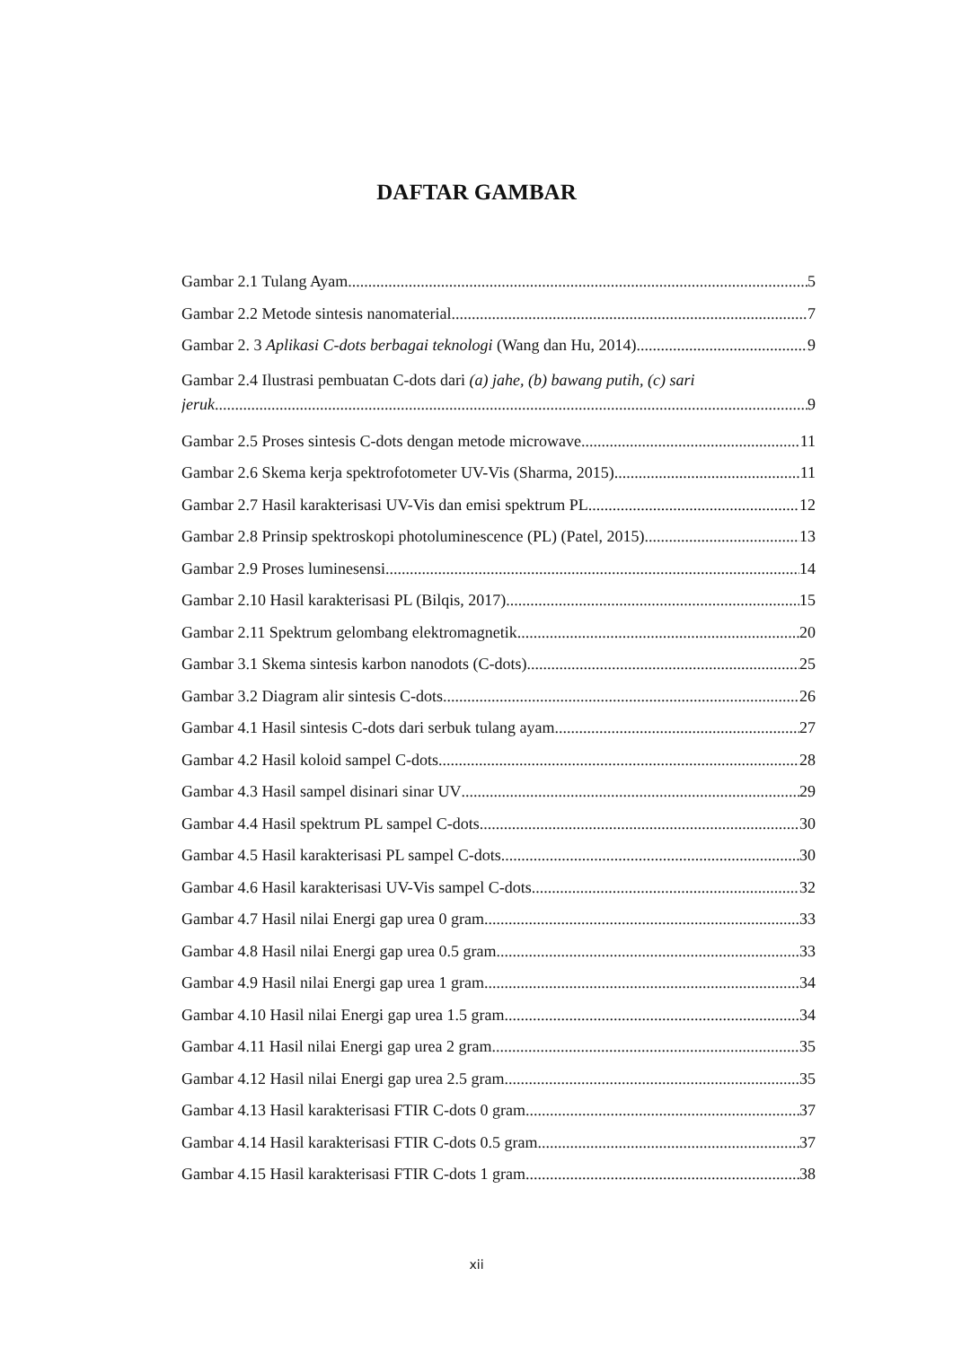DAFTAR GAMBAR
Gambar 2.1 Tulang Ayam 5
Gambar 2.2 Metode sintesis nanomaterial 7
Gambar 2. 3 Aplikasi C-dots berbagai teknologi (Wang dan Hu, 2014) 9
Gambar 2.4 Ilustrasi pembuatan C-dots dari (a) jahe, (b) bawang putih, (c) sari
jeruk 9
Gambar 2.5 Proses sintesis C-dots dengan metode microwave 11
Gambar 2.6 Skema kerja spektrofotometer UV-Vis (Sharma, 2015) 11
Gambar 2.7 Hasil karakterisasi UV-Vis dan emisi spektrum PL 12
Gambar 2.8 Prinsip spektroskopi photoluminescence (PL) (Patel, 2015) 13
Gambar 2.9 Proses luminesensi 14
Gambar 2.10 Hasil karakterisasi PL (Bilqis, 2017). 15
Gambar 2.11 Spektrum gelombang elektromagnetik 20
Gambar 3.1 Skema sintesis karbon nanodots (C-dots) 25
Gambar 3.2 Diagram alir sintesis C-dots 26
Gambar 4.1 Hasil sintesis C-dots dari serbuk tulang ayam 27
Gambar 4.2 Hasil koloid sampel C-dots 28
Gambar 4.3 Hasil sampel disinari sinar UV 29
Gambar 4.4 Hasil spektrum PL sampel C-dots 30
Gambar 4.5 Hasil karakterisasi PL sampel C-dots 30
Gambar 4.6 Hasil karakterisasi UV-Vis sampel C-dots 32
Gambar 4.7 Hasil nilai Energi gap urea 0 gram 33
Gambar 4.8 Hasil nilai Energi gap urea 0.5 gram 33
Gambar 4.9 Hasil nilai Energi gap urea 1 gram 34
Gambar 4.10 Hasil nilai Energi gap urea 1.5 gram 34
Gambar 4.11 Hasil nilai Energi gap urea 2 gram 35
Gambar 4.12 Hasil nilai Energi gap urea 2.5 gram 35
Gambar 4.13 Hasil karakterisasi FTIR C-dots 0 gram 37
Gambar 4.14 Hasil karakterisasi FTIR C-dots 0.5 gram 37
Gambar 4.15 Hasil karakterisasi FTIR C-dots 1 gram 38
xii